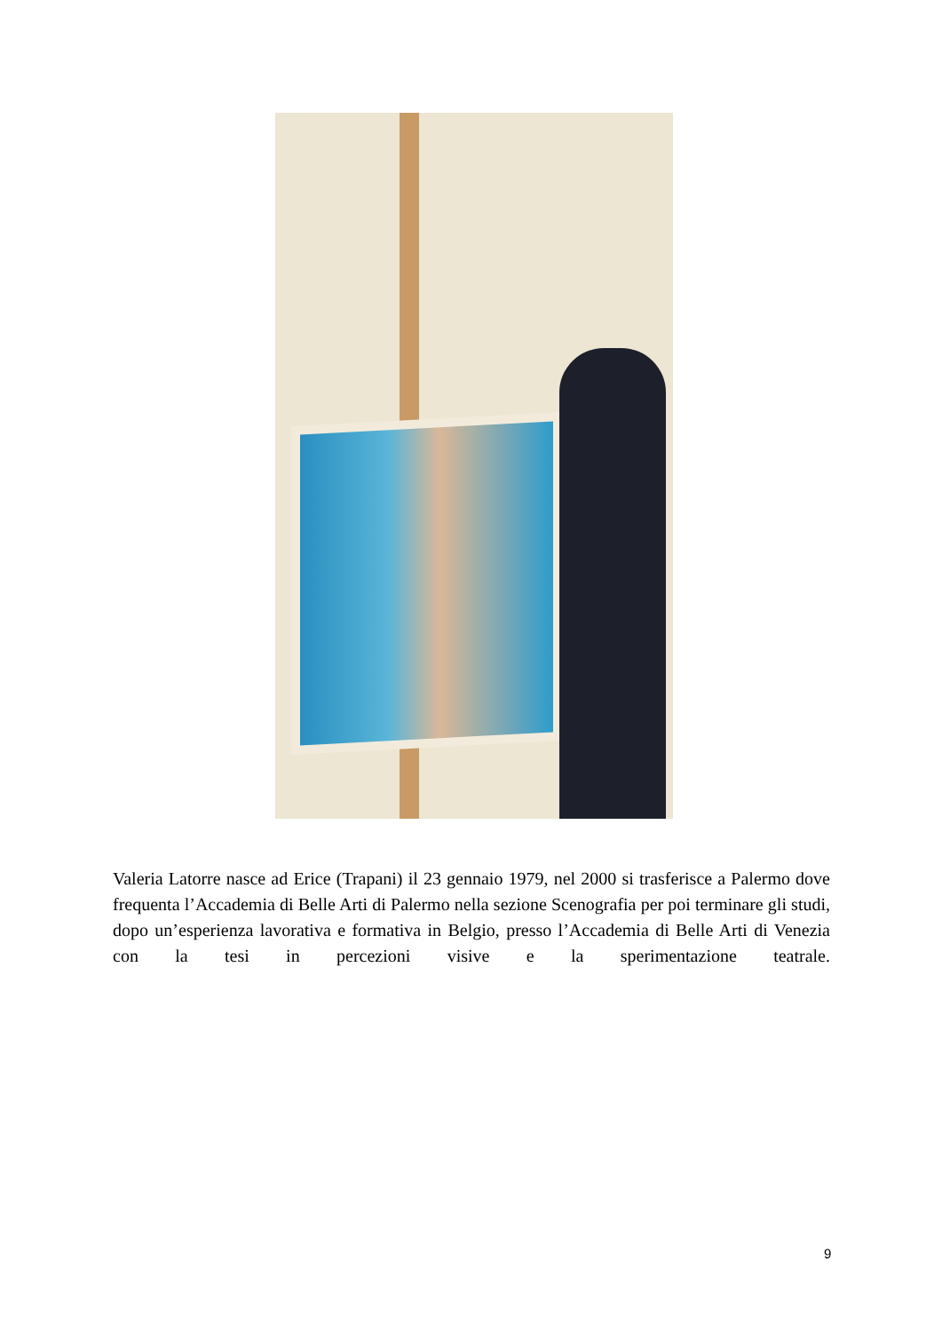Valeria Latorre nasce ad Erice (Trapani) il 23 gennaio 1979, nel 2000 si trasferisce a Palermo dove frequenta l’Accademia di Belle Arti di Palermo nella sezione Scenografia per poi terminare gli studi, dopo un’esperienza lavorativa e formativa in Belgio, presso l’Accademia di Belle Arti di Venezia con la tesi in percezioni visive e la sperimentazione teatrale.
9